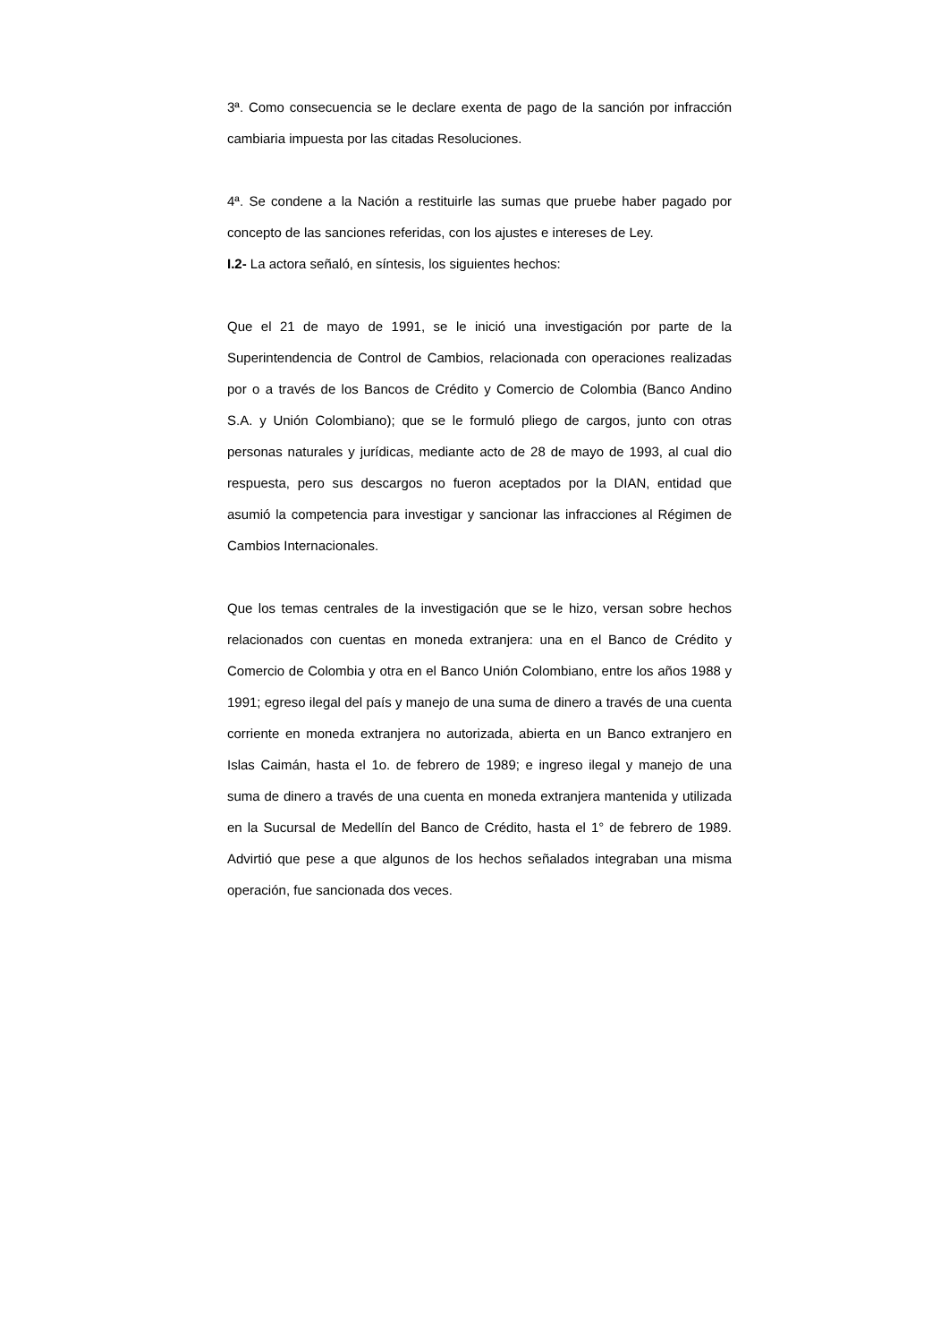3ª. Como consecuencia se le declare exenta de pago de la sanción por infracción cambiaria impuesta por las citadas Resoluciones.
4ª. Se condene a la Nación a restituirle las sumas que pruebe haber pagado por concepto de las sanciones referidas, con los ajustes e intereses de Ley.
I.2- La actora señaló, en síntesis, los siguientes hechos:
Que el 21 de mayo de 1991, se le inició una investigación por parte de la Superintendencia de Control de Cambios, relacionada con operaciones realizadas por o a través de los Bancos de Crédito y Comercio de Colombia (Banco Andino S.A. y Unión Colombiano); que se le formuló pliego de cargos, junto con otras personas naturales y jurídicas, mediante acto de 28 de mayo de 1993, al cual dio respuesta, pero sus descargos no fueron aceptados por la DIAN, entidad que asumió la competencia para investigar y sancionar las infracciones al Régimen de Cambios Internacionales.
Que los temas centrales de la investigación que se le hizo, versan sobre hechos relacionados con cuentas en moneda extranjera: una en el Banco de Crédito y Comercio de Colombia y otra en el Banco Unión Colombiano, entre los años 1988 y 1991; egreso ilegal del país y manejo de una suma de dinero a través de una cuenta corriente en moneda extranjera no autorizada, abierta en un Banco extranjero en Islas Caimán, hasta el 1o. de febrero de 1989; e ingreso ilegal y manejo de una suma de dinero a través de una cuenta en moneda extranjera mantenida y utilizada en la Sucursal de Medellín del Banco de Crédito, hasta el 1° de febrero de 1989. Advirtió que pese a que algunos de los hechos señalados integraban una misma operación, fue sancionada dos veces.